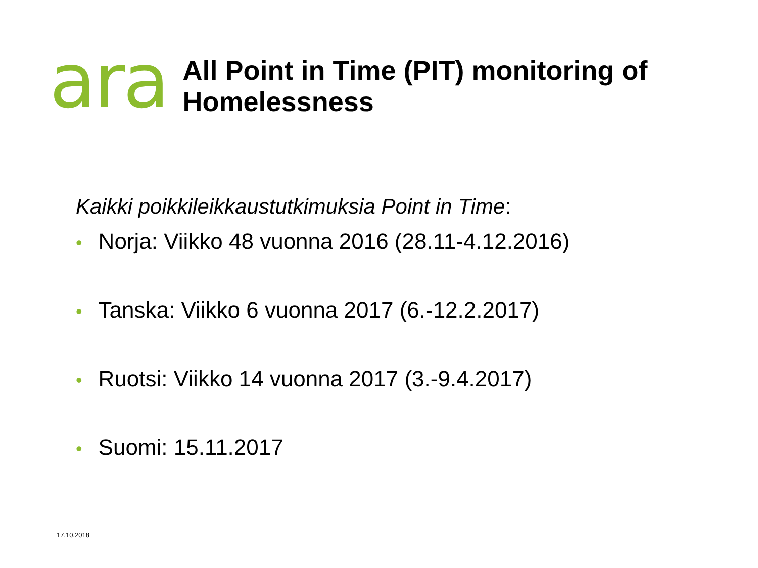ara
All Point in Time (PIT) monitoring of
Homelessness
Kaikki poikkileikkaustutkimuksia Point in Time:
• Norja: Viikko 48 vuonna 2016 (28.11-4.12.2016)
• Tanska: Viikko 6 vuonna 2017 (6.-12.2.2017)
• Ruotsi: Viikko 14 vuonna 2017 (3.-9.4.2017)
• Suomi: 15.11.2017
17.10.2018